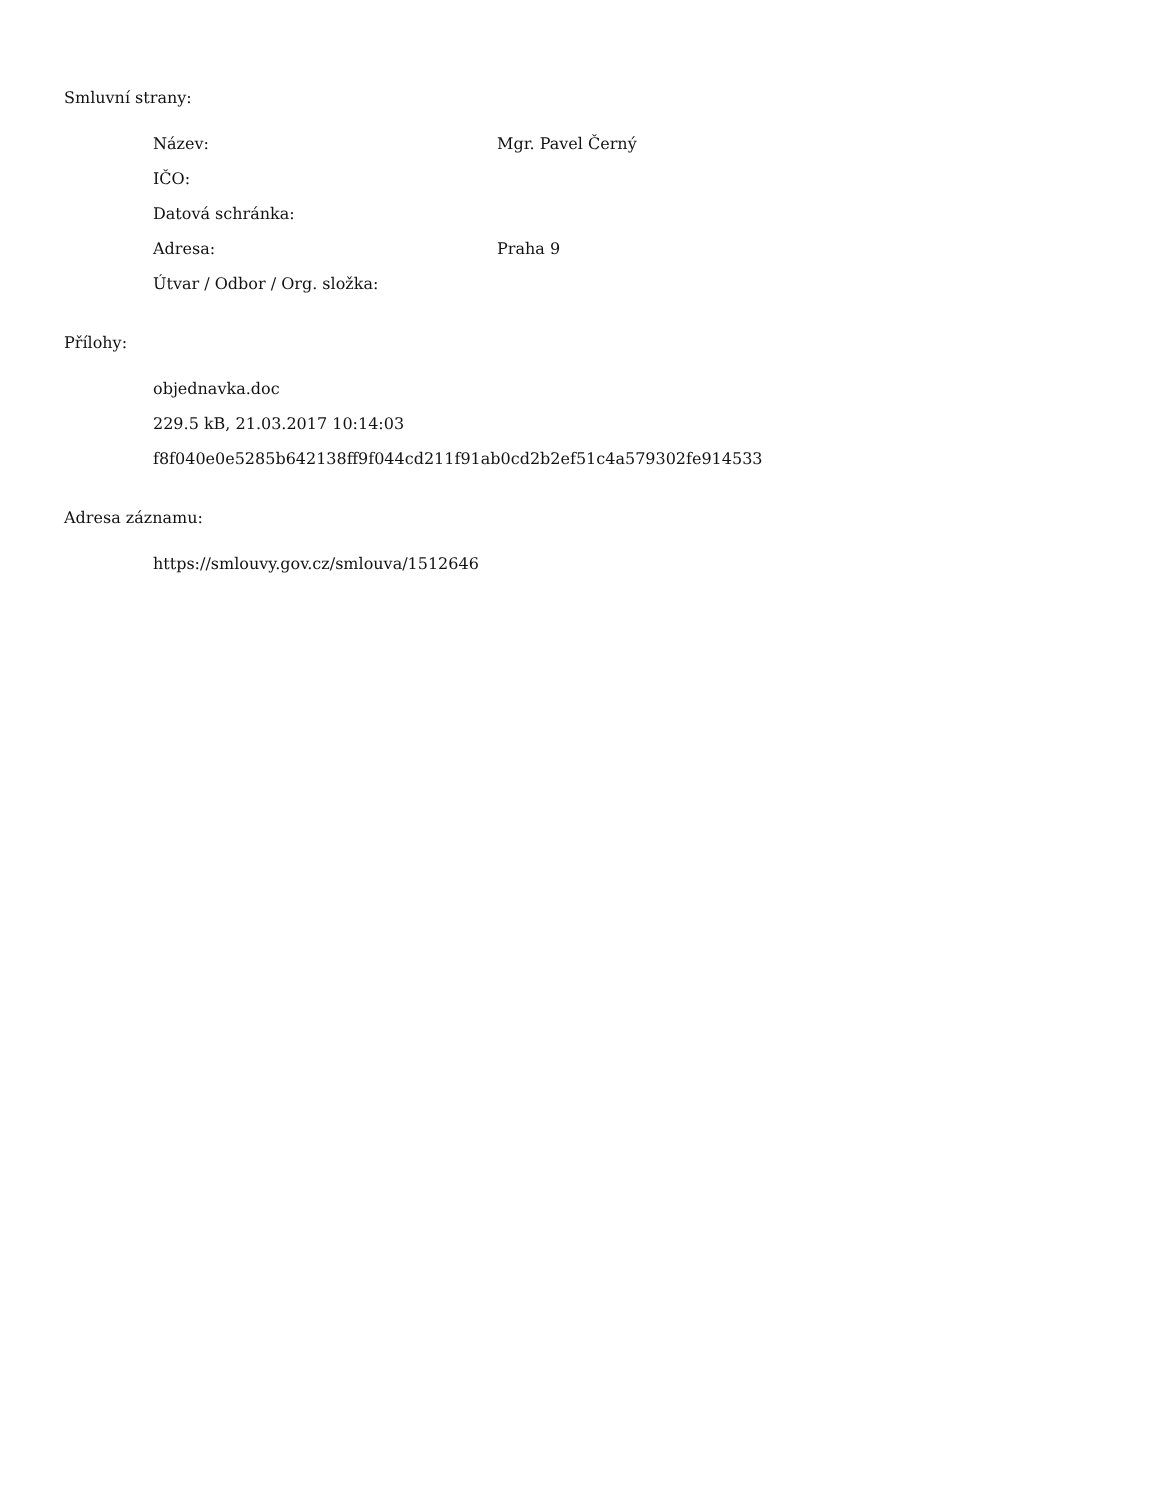Smluvní strany:
Název: Mgr. Pavel Černý
IČO:
Datová schránka:
Adresa: Praha 9
Útvar / Odbor / Org. složka:
Přílohy:
objednavka.doc
229.5 kB, 21.03.2017 10:14:03
f8f040e0e5285b642138ff9f044cd211f91ab0cd2b2ef51c4a579302fe914533
Adresa záznamu:
https://smlouvy.gov.cz/smlouva/1512646